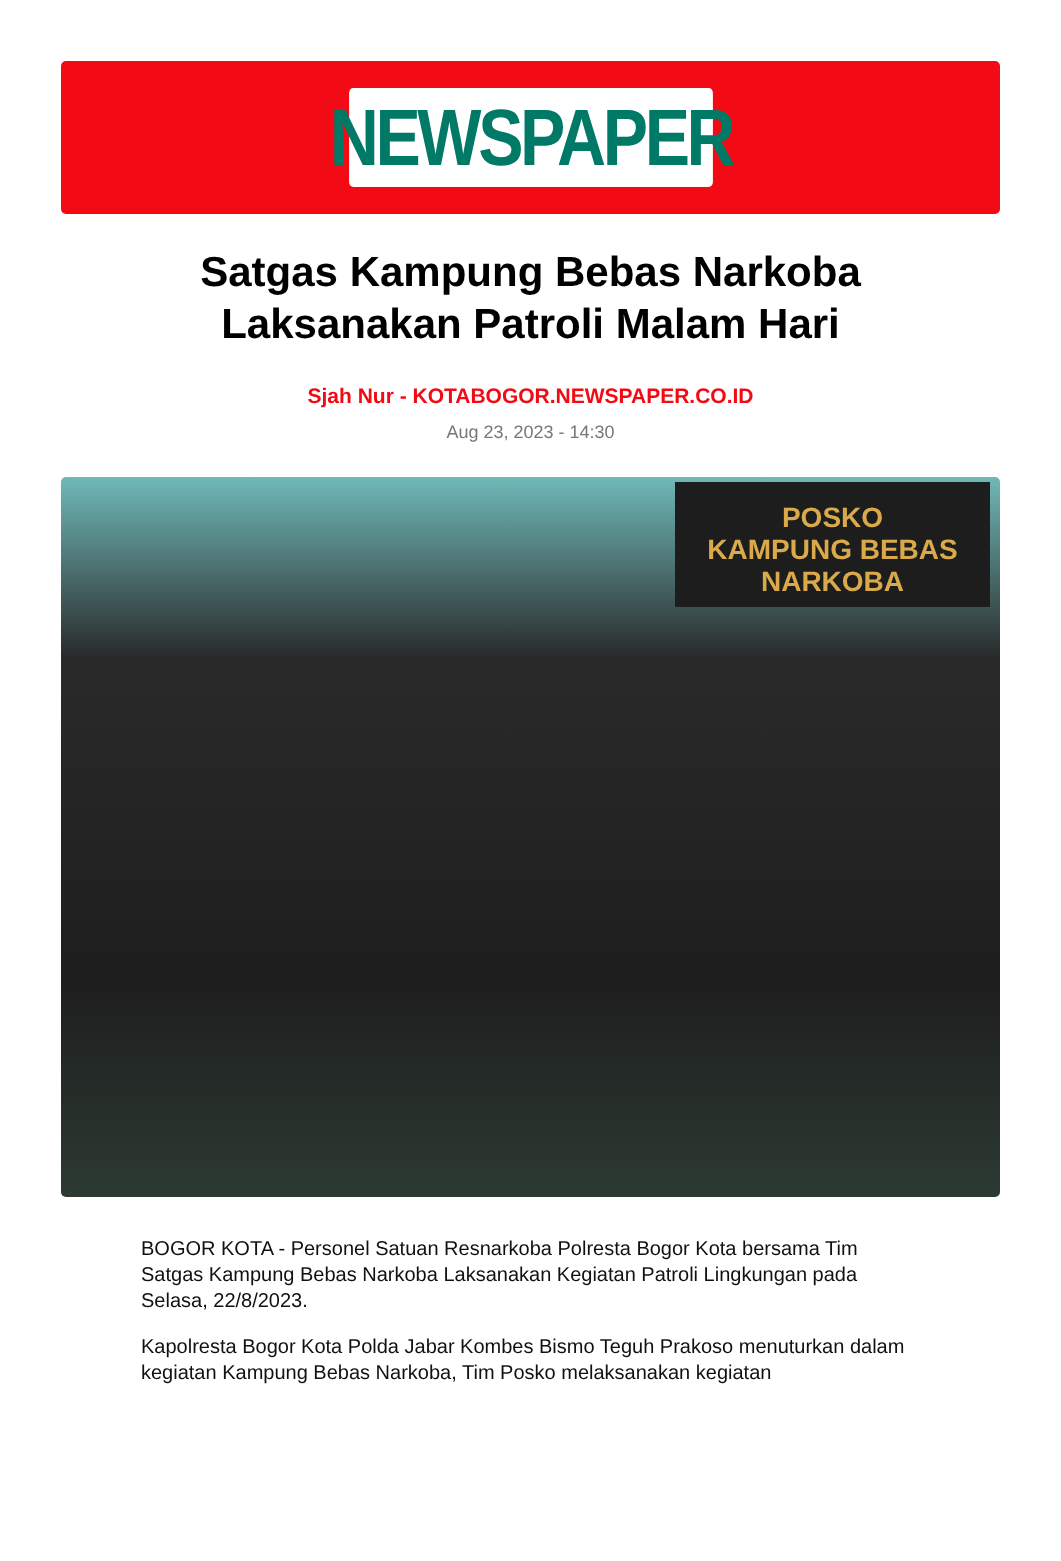NEWSPAPER
Satgas Kampung Bebas Narkoba Laksanakan Patroli Malam Hari
Sjah Nur - KOTABOGOR.NEWSPAPER.CO.ID
Aug 23, 2023 - 14:30
POSKO
KAMPUNG BEBAS NARKOBA
BOGOR KOTA - Personel Satuan Resnarkoba Polresta Bogor Kota bersama Tim Satgas Kampung Bebas Narkoba Laksanakan Kegiatan Patroli Lingkungan pada Selasa, 22/8/2023.
Kapolresta Bogor Kota Polda Jabar Kombes Bismo Teguh Prakoso menuturkan dalam kegiatan Kampung Bebas Narkoba, Tim Posko melaksanakan kegiatan